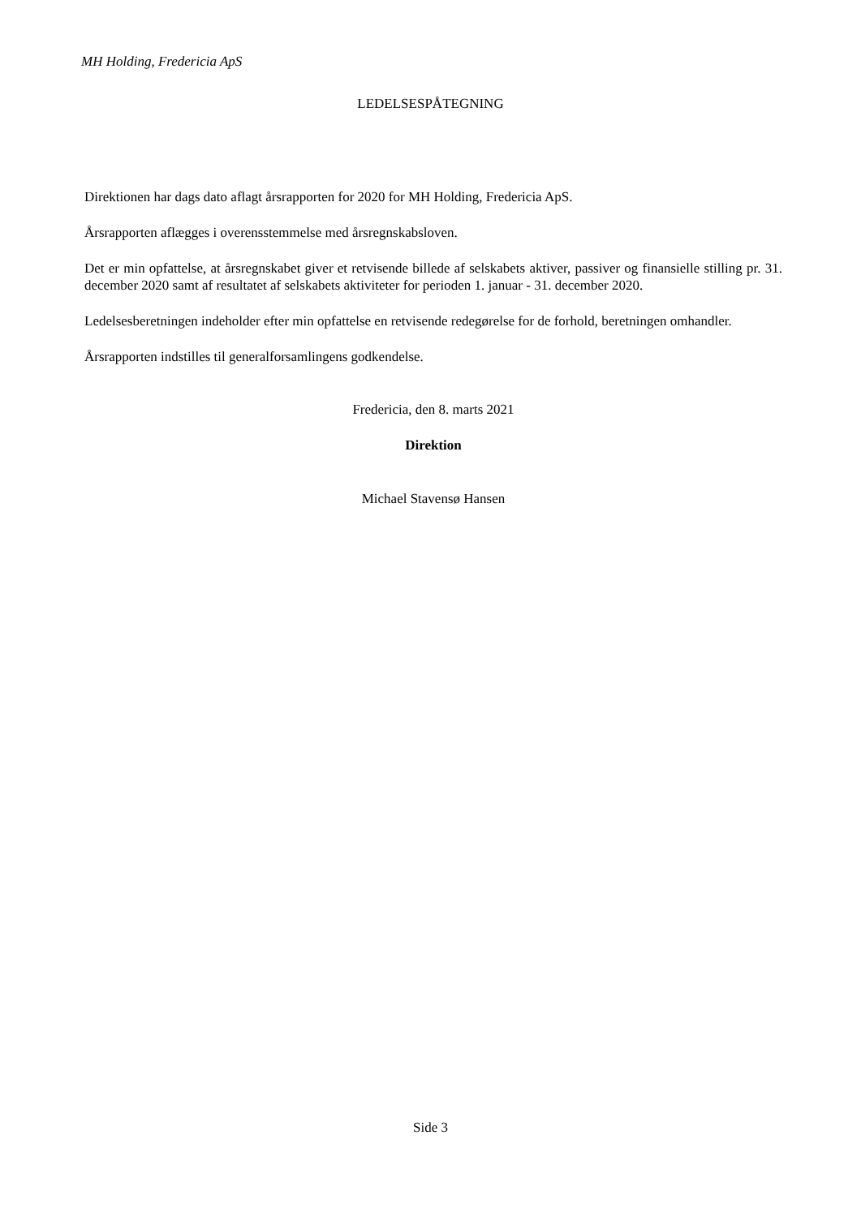MH Holding, Fredericia ApS
LEDELSESPÅTEGNING
Direktionen har dags dato aflagt årsrapporten for 2020 for MH Holding, Fredericia ApS.
Årsrapporten aflægges i overensstemmelse med årsregnskabsloven.
Det er min opfattelse, at årsregnskabet giver et retvisende billede af selskabets aktiver, passiver og finansielle stilling pr. 31. december 2020 samt af resultatet af selskabets aktiviteter for perioden 1. januar - 31. december 2020.
Ledelsesberetningen indeholder efter min opfattelse en retvisende redegørelse for de forhold, beretningen omhandler.
Årsrapporten indstilles til generalforsamlingens godkendelse.
Fredericia, den 8. marts 2021
Direktion
Michael Stavensø Hansen
Side 3